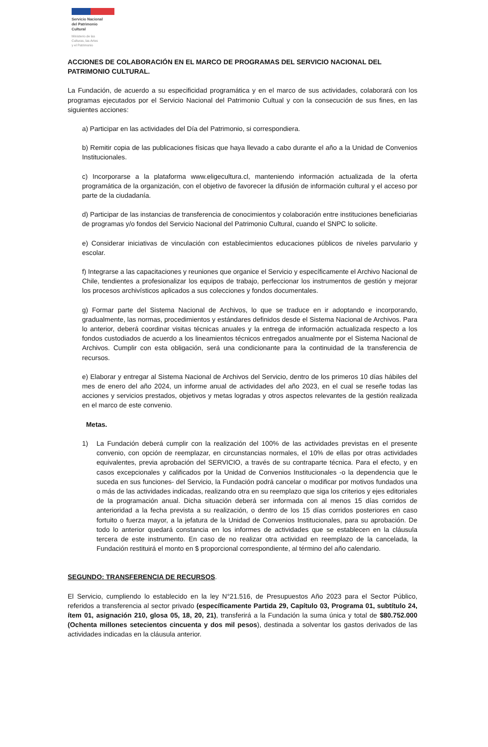Servicio Nacional
del Patrimonio
Cultural
Ministerio de las
Culturas, las Artes
y el Patrimonio
ACCIONES DE COLABORACIÓN EN EL MARCO DE PROGRAMAS DEL SERVICIO NACIONAL DEL PATRIMONIO CULTURAL.
La Fundación, de acuerdo a su especificidad programática y en el marco de sus actividades, colaborará con los programas ejecutados por el Servicio Nacional del Patrimonio Cultual y con la consecución de sus fines, en las siguientes acciones:
a) Participar en las actividades del Día del Patrimonio, si correspondiera.
b) Remitir copia de las publicaciones físicas que haya llevado a cabo durante el año a la Unidad de Convenios Institucionales.
c) Incorporarse a la plataforma www.eligecultura.cl, manteniendo información actualizada de la oferta programática de la organización, con el objetivo de favorecer la difusión de información cultural y el acceso por parte de la ciudadanía.
d) Participar de las instancias de transferencia de conocimientos y colaboración entre instituciones beneficiarias de programas y/o fondos del Servicio Nacional del Patrimonio Cultural, cuando el SNPC lo solicite.
e) Considerar iniciativas de vinculación con establecimientos educaciones públicos de niveles parvulario y escolar.
f) Integrarse a las capacitaciones y reuniones que organice el Servicio y específicamente el Archivo Nacional de Chile, tendientes a profesionalizar los equipos de trabajo, perfeccionar los instrumentos de gestión y mejorar los procesos archivísticos aplicados a sus colecciones y fondos documentales.
g) Formar parte del Sistema Nacional de Archivos, lo que se traduce en ir adoptando e incorporando, gradualmente, las normas, procedimientos y estándares definidos desde el Sistema Nacional de Archivos. Para lo anterior, deberá coordinar visitas técnicas anuales y la entrega de información actualizada respecto a los fondos custodiados de acuerdo a los lineamientos técnicos entregados anualmente por el Sistema Nacional de Archivos. Cumplir con esta obligación, será una condicionante para la continuidad de la transferencia de recursos.
e) Elaborar y entregar al Sistema Nacional de Archivos del Servicio, dentro de los primeros 10 días hábiles del mes de enero del año 2024, un informe anual de actividades del año 2023, en el cual se reseñe todas las acciones y servicios prestados, objetivos y metas logradas y otros aspectos relevantes de la gestión realizada en el marco de este convenio.
Metas.
1) La Fundación deberá cumplir con la realización del 100% de las actividades previstas en el presente convenio, con opción de reemplazar, en circunstancias normales, el 10% de ellas por otras actividades equivalentes, previa aprobación del SERVICIO, a través de su contraparte técnica. Para el efecto, y en casos excepcionales y calificados por la Unidad de Convenios Institucionales -o la dependencia que le suceda en sus funciones- del Servicio, la Fundación podrá cancelar o modificar por motivos fundados una o más de las actividades indicadas, realizando otra en su reemplazo que siga los criterios y ejes editoriales de la programación anual. Dicha situación deberá ser informada con al menos 15 días corridos de anterioridad a la fecha prevista a su realización, o dentro de los 15 días corridos posteriores en caso fortuito o fuerza mayor, a la jefatura de la Unidad de Convenios Institucionales, para su aprobación. De todo lo anterior quedará constancia en los informes de actividades que se establecen en la cláusula tercera de este instrumento. En caso de no realizar otra actividad en reemplazo de la cancelada, la Fundación restituirá el monto en $ proporcional correspondiente, al término del año calendario.
SEGUNDO: TRANSFERENCIA DE RECURSOS.
El Servicio, cumpliendo lo establecido en la ley N°21.516, de Presupuestos Año 2023 para el Sector Público, referidos a transferencia al sector privado (específicamente Partida 29, Capítulo 03, Programa 01, subtítulo 24, ítem 01, asignación 210, glosa 05, 18, 20, 21), transferirá a la Fundación la suma única y total de $80.752.000 (Ochenta millones setecientos cincuenta y dos mil pesos), destinada a solventar los gastos derivados de las actividades indicadas en la cláusula anterior.